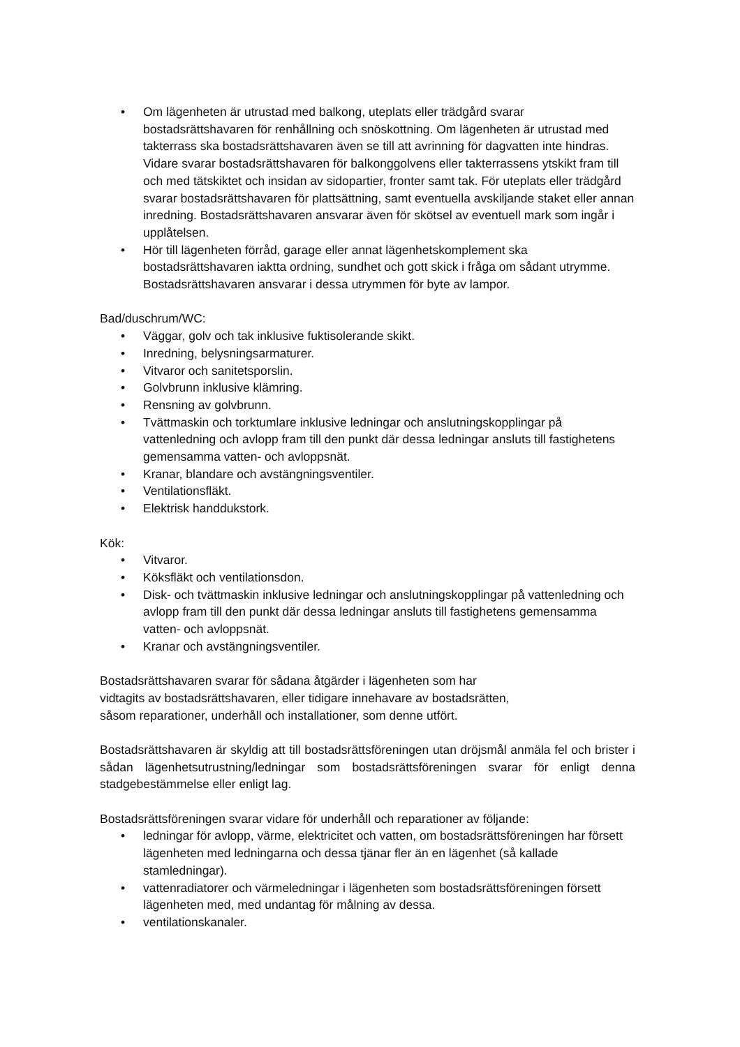• Om lägenheten är utrustad med balkong, uteplats eller trädgård svarar bostadsrättshavaren för renhållning och snöskottning. Om lägenheten är utrustad med takterrass ska bostadsrättshavaren även se till att avrinning för dagvatten inte hindras. Vidare svarar bostadsrättshavaren för balkonggolvens eller takterrassens ytskikt fram till och med tätskiktet och insidan av sidopartier, fronter samt tak. För uteplats eller trädgård svarar bostadsrättshavaren för plattsättning, samt eventuella avskiljande staket eller annan inredning. Bostadsrättshavaren ansvarar även för skötsel av eventuell mark som ingår i upplåtelsen.
• Hör till lägenheten förråd, garage eller annat lägenhetskomplement ska bostadsrättshavaren iaktta ordning, sundhet och gott skick i fråga om sådant utrymme. Bostadsrättshavaren ansvarar i dessa utrymmen för byte av lampor.
Bad/duschrum/WC:
• Väggar, golv och tak inklusive fuktisolerande skikt.
• Inredning, belysningsarmaturer.
• Vitvaror och sanitetsporslin.
• Golvbrunn inklusive klämring.
• Rensning av golvbrunn.
• Tvättmaskin och torktumlare inklusive ledningar och anslutningskopplingar på vattenledning och avlopp fram till den punkt där dessa ledningar ansluts till fastighetens gemensamma vatten- och avloppsnät.
• Kranar, blandare och avstängningsventiler.
• Ventilationsfläkt.
• Elektrisk handdukstork.
Kök:
• Vitvaror.
• Köksfläkt och ventilationsdon.
• Disk- och tvättmaskin inklusive ledningar och anslutningskopplingar på vattenledning och avlopp fram till den punkt där dessa ledningar ansluts till fastighetens gemensamma vatten- och avloppsnät.
• Kranar och avstängningsventiler.
Bostadsrättshavaren svarar för sådana åtgärder i lägenheten som har
vidtagits av bostadsrättshavaren, eller tidigare innehavare av bostadsrätten,
såsom reparationer, underhåll och installationer, som denne utfört.
Bostadsrättshavaren är skyldig att till bostadsrättsföreningen utan dröjsmål anmäla fel och brister i sådan lägenhetsutrustning/ledningar som bostadsrättsföreningen svarar för enligt denna stadgebestämmelse eller enligt lag.
Bostadsrättsföreningen svarar vidare för underhåll och reparationer av följande:
• ledningar för avlopp, värme, elektricitet och vatten, om bostadsrättsföreningen har försett lägenheten med ledningarna och dessa tjänar fler än en lägenhet (så kallade stamledningar).
• vattenradiatorer och värmeledningar i lägenheten som bostadsrättsföreningen försett lägenheten med, med undantag för målning av dessa.
• ventilationskanaler.